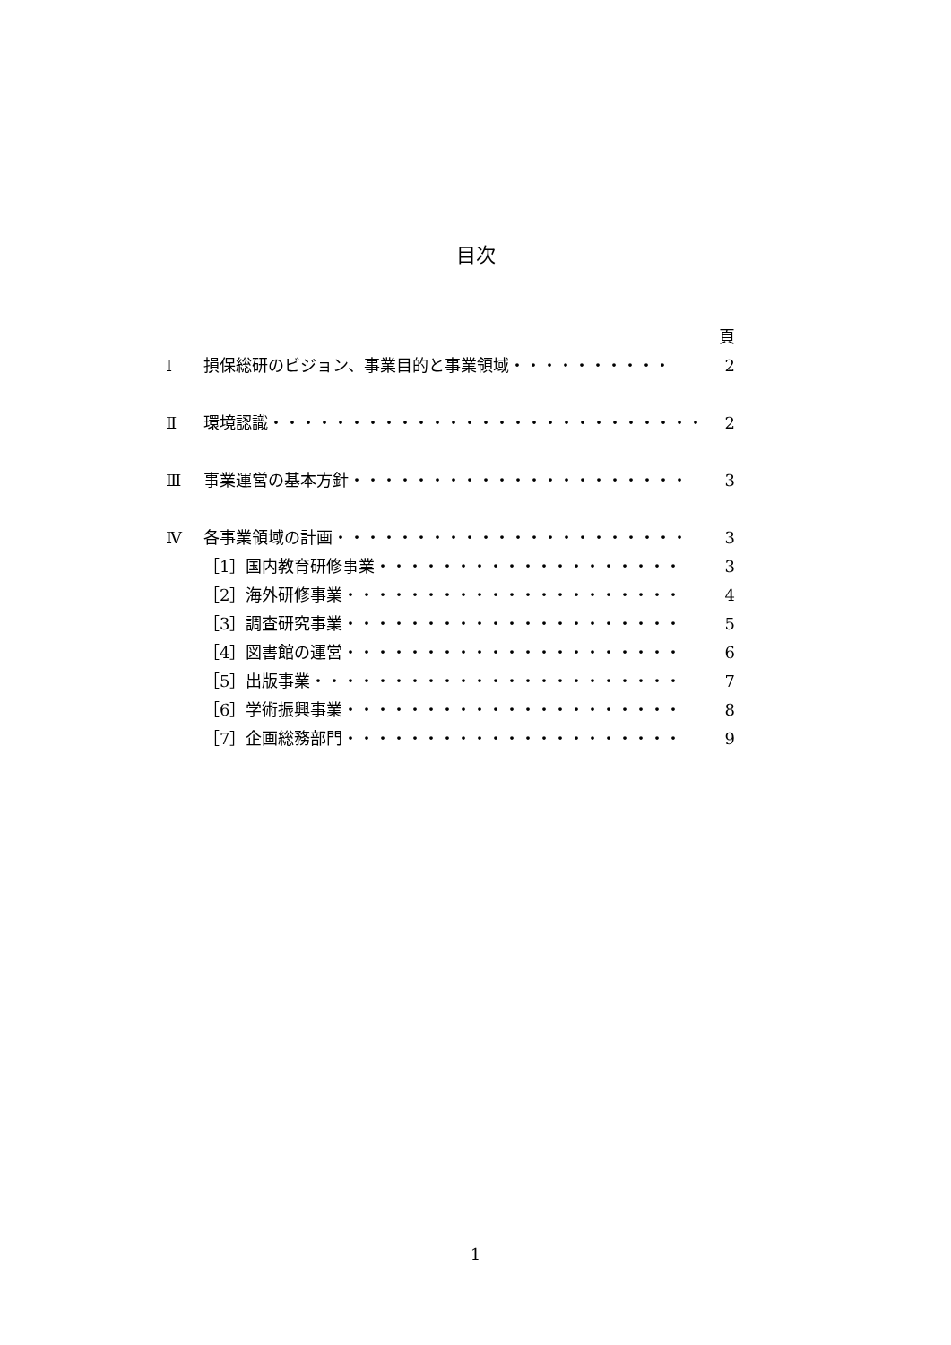目次
頁
Ⅰ 損保総研のビジョン、事業目的と事業領域・・・・・・・・・・ 2
Ⅱ 環境認識・・・・・・・・・・・・・・・・・・・・・・・・・・・ 2
Ⅲ 事業運営の基本方針・・・・・・・・・・・・・・・・・・・・・ 3
Ⅳ 各事業領域の計画・・・・・・・・・・・・・・・・・・・・・・ 3
［1］国内教育研修事業・・・・・・・・・・・・・・・・・・・ 3
［2］海外研修事業・・・・・・・・・・・・・・・・・・・・・ 4
［3］調査研究事業・・・・・・・・・・・・・・・・・・・・・ 5
［4］図書館の運営・・・・・・・・・・・・・・・・・・・・・ 6
［5］出版事業・・・・・・・・・・・・・・・・・・・・・・・ 7
［6］学術振興事業・・・・・・・・・・・・・・・・・・・・・ 8
［7］企画総務部門・・・・・・・・・・・・・・・・・・・・・ 9
1